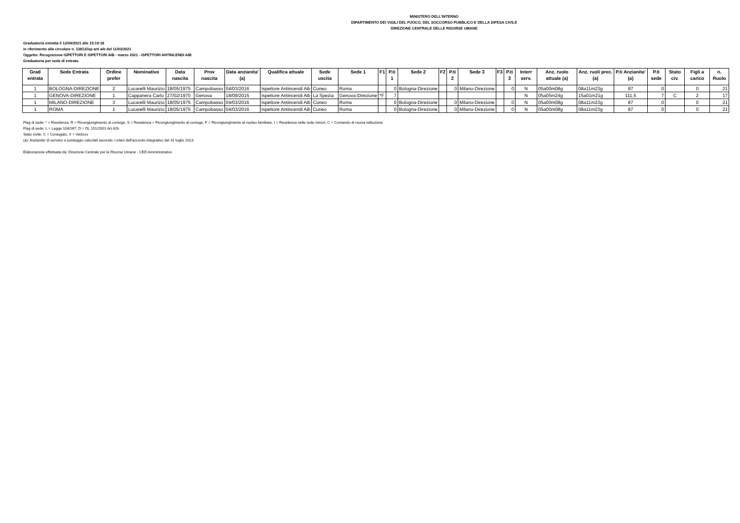MINISTERO DELL'INTERNO
DIPARTIMENTO DEI VIGILI DEL FUOCO, DEL SOCCORSO PUBBLICO E DELLA DIFESA CIVILE
DIREZIONE CENTRALE DELLE RISORSE UMANE
Graduatoria estratta il 12/04/2021 alle 10:19:18
in riferimento alla circolare n. 13812/isp ant aib del 11/03/2021
Oggetto: Ricognizione ISPETTORI E ISPETTORI AIB - marzo 2021 - ISPETTORI ANTINCENDI AIB
Graduatoria per sede di entrata.
| Grad entrata | Sede Entrata | Ordine prefer | Nominativo | Data nascita | Prov nascita | Data anzianita' (a) | Qualifica attuale | Sede uscita | Sede 1 | F1 | P.ti 1 | Sede 2 | F2 | P.ti 2 | Sede 3 | F3 | P.ti 3 | Interr serv. | Anz. ruolo attuale (a) | Anz. ruoli prec. (a) | P.ti Anzianita' (a) | P.ti sede | Stato civ. | Figli a carico | n. Ruolo |
| --- | --- | --- | --- | --- | --- | --- | --- | --- | --- | --- | --- | --- | --- | --- | --- | --- | --- | --- | --- | --- | --- | --- | --- | --- | --- |
| 1 | BOLOGNA-DIREZIONE | 2 | Lucarelli Maurizio | 18/05/1975 | Campobasso | 04/03/2016 | Ispettore Antincendi Aib | Cuneo | Roma | | 0 | Bologna-Direzione | | 0 | Milano-Direzione | | 0 | N | 05a00m08g | 08a11m23g | 87 | 0 | | 0 | 21 |
| 1 | GENOVA-DIREZIONE | 1 | Cappanera Carlo | 27/02/1970 | Genova | 18/09/2015 | Ispettore Antincendi Aib | La Spezia | Genova-Direzione | *F | 7 | | | | | | | N | 05a05m24g | 15a01m21g | 111,5 | 7 | C | 2 | 17 |
| 1 | MILANO-DIREZIONE | 3 | Lucarelli Maurizio | 18/05/1975 | Campobasso | 04/03/2016 | Ispettore Antincendi Aib | Cuneo | Roma | | 0 | Bologna-Direzione | | 0 | Milano-Direzione | | 0 | N | 05a00m08g | 08a11m23g | 87 | 0 | | 0 | 21 |
| 1 | ROMA | 1 | Lucarelli Maurizio | 18/05/1975 | Campobasso | 04/03/2016 | Ispettore Antincendi Aib | Cuneo | Roma | | 0 | Bologna-Direzione | | 0 | Milano-Direzione | | 0 | N | 05a00m08g | 08a11m23g | 87 | 0 | | 0 | 21 |
Flag di sede: * = Residenza, R = Ricongiungimento al coniuge, S = Residenza + Ricongiungimento al coniuge, F = Ricongiungimento al nucleo familiare, I = Residenza nelle isole minori, C = Comando di nuova istituzione
Flag di sede: L = Legge 104/267, D = DL 151/2001 Art.42b
Stato civile: C = Coniugato, V = Vedovo
(a): Anzianita' di servizio e punteggio calcolati secondo i criteri dell'accordo integrativo del 31 luglio 2013
Elaborazione effettuata da: Direzione Centrale per le Risorse Umane - CED Amministrativo